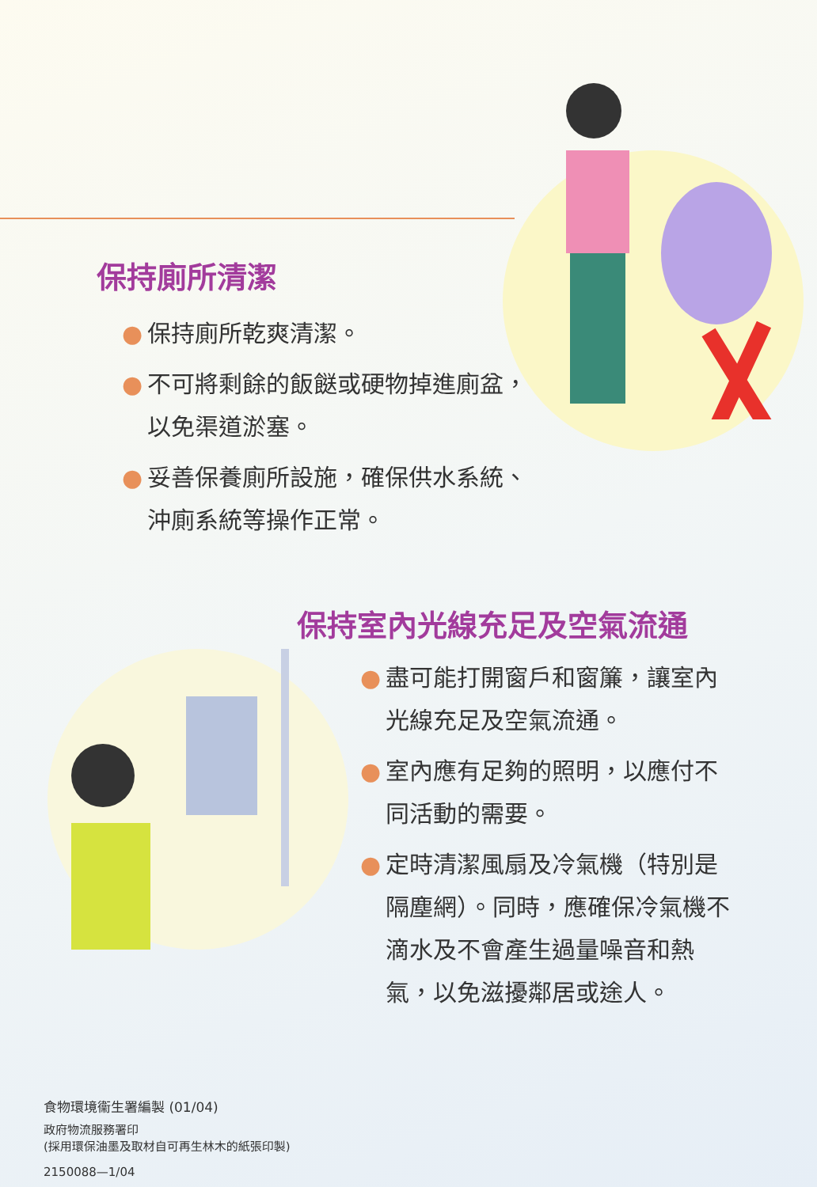保持廁所清潔
● 保持廁所乾爽清潔。
● 不可將剩餘的飯餸或硬物掉進廁盆，以免渠道淤塞。
● 妥善保養廁所設施，確保供水系統、沖廁系統等操作正常。
保持室內光線充足及空氣流通
● 盡可能打開窗戶和窗簾，讓室內光線充足及空氣流通。
● 室內應有足夠的照明，以應付不同活動的需要。
● 定時清潔風扇及冷氣機（特別是隔塵網）。同時，應確保冷氣機不滴水及不會產生過量噪音和熱氣，以免滋擾鄰居或途人。
食物環境衞生署編製 (01/04)
政府物流服務署印
(採用環保油墨及取材自可再生林木的紙張印製)
2150088—1/04